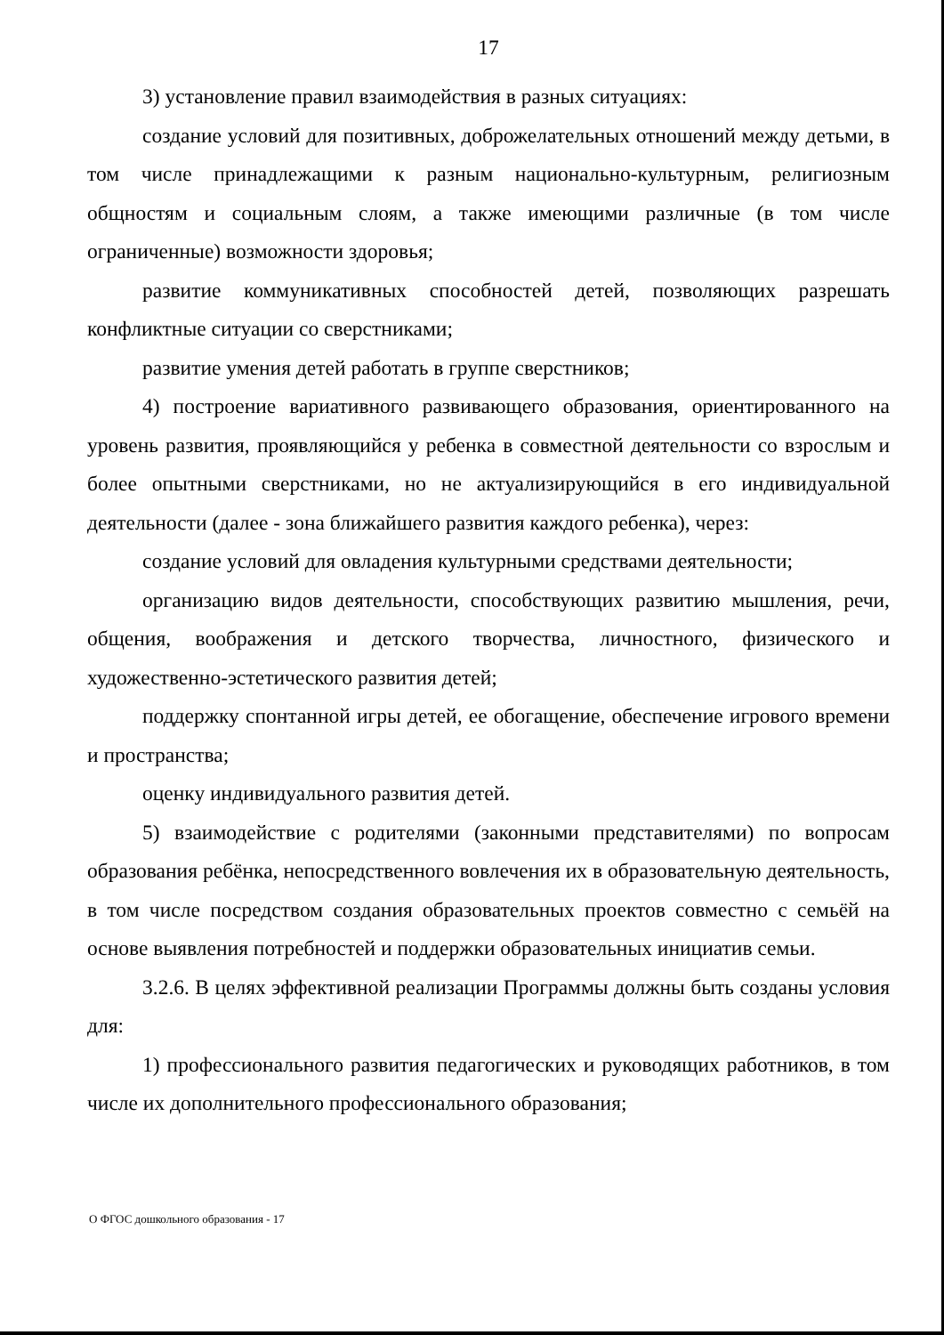17
3) установление правил взаимодействия в разных ситуациях:
создание условий для позитивных, доброжелательных отношений между детьми, в том числе принадлежащими к разным национально-культурным, религиозным общностям и социальным слоям, а также имеющими различные (в том числе ограниченные) возможности здоровья;
развитие коммуникативных способностей детей, позволяющих разрешать конфликтные ситуации со сверстниками;
развитие умения детей работать в группе сверстников;
4) построение вариативного развивающего образования, ориентированного на уровень развития, проявляющийся у ребенка в совместной деятельности со взрослым и более опытными сверстниками, но не актуализирующийся в его индивидуальной деятельности (далее - зона ближайшего развития каждого ребенка), через:
создание условий для овладения культурными средствами деятельности;
организацию видов деятельности, способствующих развитию мышления, речи, общения, воображения и детского творчества, личностного, физического и художественно-эстетического развития детей;
поддержку спонтанной игры детей, ее обогащение, обеспечение игрового времени и пространства;
оценку индивидуального развития детей.
5) взаимодействие с родителями (законными представителями) по вопросам образования ребёнка, непосредственного вовлечения их в образовательную деятельность, в том числе посредством создания образовательных проектов совместно с семьёй на основе выявления потребностей и поддержки образовательных инициатив семьи.
3.2.6. В целях эффективной реализации Программы должны быть созданы условия для:
1) профессионального развития педагогических и руководящих работников, в том числе их дополнительного профессионального образования;
О ФГОС дошкольного образования - 17